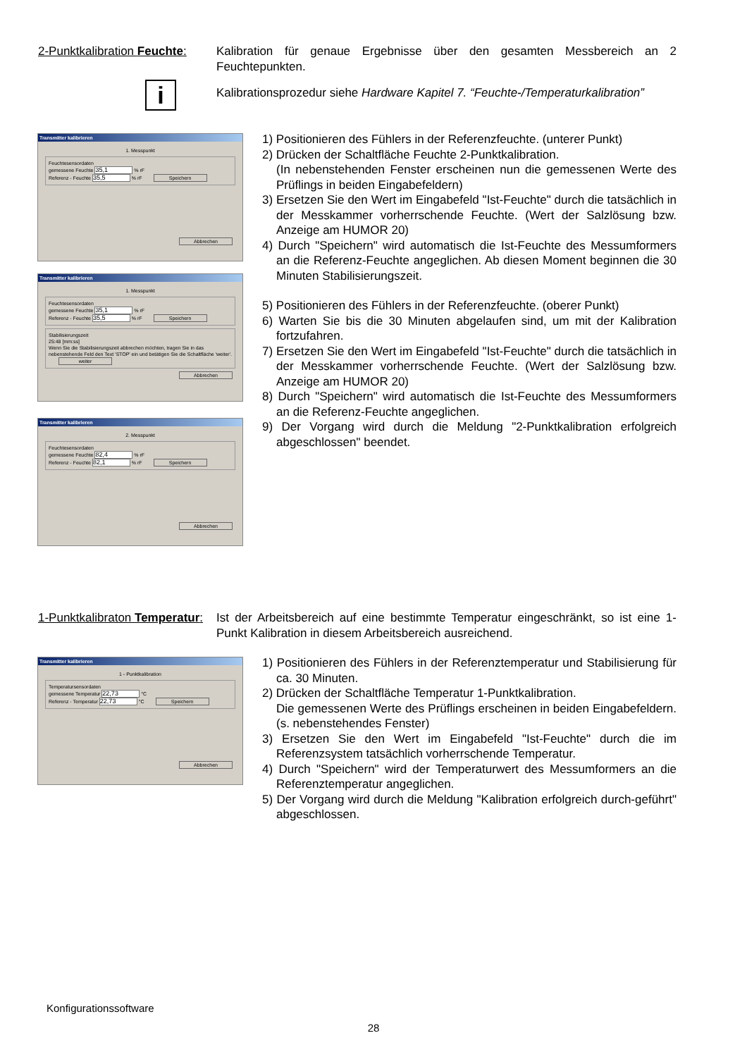2-Punktkalibration Feuchte:
Kalibration für genaue Ergebnisse über den gesamten Messbereich an 2 Feuchtepunkten.
i
Kalibrationsprozedur siehe Hardware Kapitel 7. “Feuchte-/Temperaturkalibration”
Transmitter kalibrieren
1. Messpunkt
Feuchtesensordaten
gemessene Feuchte 35,1 % rF
Referenz - Feuchte 35,5 % rF Speichern
Abbrechen
Transmitter kalibrieren
1. Messpunkt
Feuchtesensordaten
gemessene Feuchte 35,1 % rF
Referenz - Feuchte 35,5 % rF Speichern
Stabilisierungszeit
25:48 [mm:ss]
Wenn Sie die Stabilisierungszeit abbrechen möchten, tragen Sie in das nebenstehende Feld den Text 'STOP' ein und betätigen Sie die Schaltfläche 'weiter'. weiter
Abbrechen
Transmitter kalibrieren
2. Messpunkt
Feuchtesensordaten
gemessene Feuchte 82,4 % rF
Referenz - Feuchte 82,1 % rF Speichern
Abbrechen
1) Positionieren des Fühlers in der Referenzfeuchte. (unterer Punkt)
2) Drücken der Schaltfläche Feuchte 2-Punktkalibration.
(In nebenstehenden Fenster erscheinen nun die gemessenen Werte des Prüflings in beiden Eingabefeldern)
3) Ersetzen Sie den Wert im Eingabefeld "Ist-Feuchte" durch die tatsächlich in der Messkammer vorherrschende Feuchte. (Wert der Salzlösung bzw. Anzeige am HUMOR 20)
4) Durch "Speichern" wird automatisch die Ist-Feuchte des Messumformers an die Referenz-Feuchte angeglichen. Ab diesen Moment beginnen die 30 Minuten Stabilisierungszeit.
5) Positionieren des Fühlers in der Referenzfeuchte. (oberer Punkt)
6) Warten Sie bis die 30 Minuten abgelaufen sind, um mit der Kalibration fortzufahren.
7) Ersetzen Sie den Wert im Eingabefeld "Ist-Feuchte" durch die tatsächlich in der Messkammer vorherrschende Feuchte. (Wert der Salzlösung bzw. Anzeige am HUMOR 20)
8) Durch "Speichern" wird automatisch die Ist-Feuchte des Messumformers an die Referenz-Feuchte angeglichen.
9) Der Vorgang wird durch die Meldung "2-Punktkalibration erfolgreich abgeschlossen" beendet.
1-Punktkalibraton Temperatur:
Ist der Arbeitsbereich auf eine bestimmte Temperatur eingeschränkt, so ist eine 1-Punkt Kalibration in diesem Arbeitsbereich ausreichend.
Transmitter kalibrieren
1 - Punktkalibration
Temperatursensordaten
gemessene Temperatur 22,73 °C
Referenz - Temperatur 22,73 °C Speichern
Abbrechen
1) Positionieren des Fühlers in der Referenztemperatur und Stabilisierung für ca. 30 Minuten.
2) Drücken der Schaltfläche Temperatur 1-Punktkalibration.
Die gemessenen Werte des Prüflings erscheinen in beiden Eingabefeldern. (s. nebenstehendes Fenster)
3) Ersetzen Sie den Wert im Eingabefeld "Ist-Feuchte" durch die im Referenzsystem tatsächlich vorherrschende Temperatur.
4) Durch "Speichern" wird der Temperaturwert des Messumformers an die Referenztemperatur angeglichen.
5) Der Vorgang wird durch die Meldung "Kalibration erfolgreich durch-geführt" abgeschlossen.
Konfigurationssoftware
28